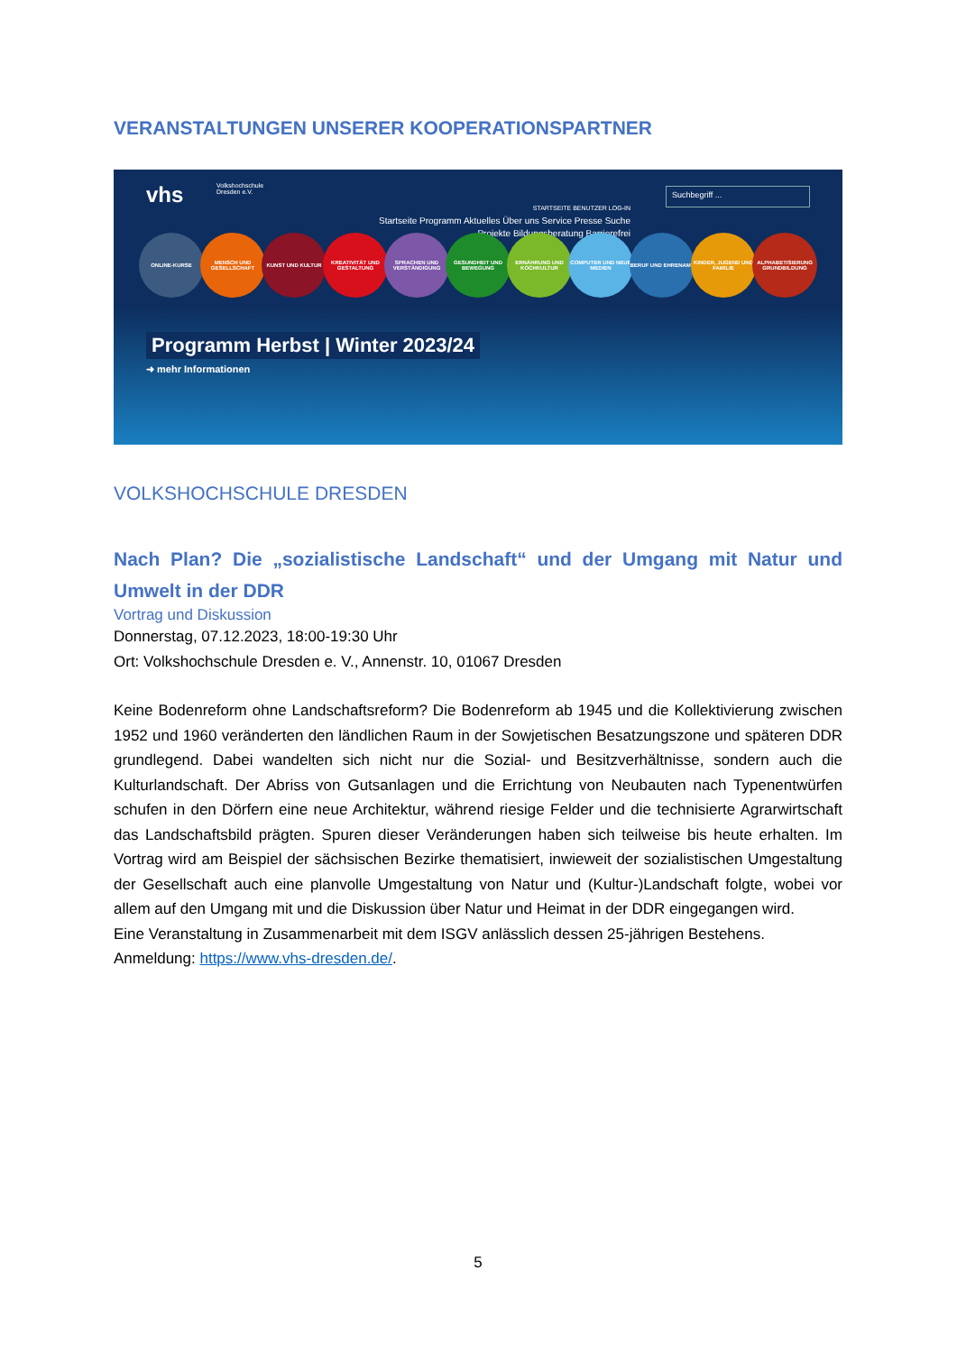VERANSTALTUNGEN UNSERER KOOPERATIONSPARTNER
vhs Volkshochschule
Dresden e.V.
STARTSEITE BENUTZER LOG-IN
Startseite Programm Aktuelles Über uns Service Presse Suche
Projekte Bildungsberatung Barrierefrei
Suchbegriff ...
ONLINE-KURSE MENSCH UND GESELLSCHAFT
KUNST UND KULTUR KREATIVITÄT UND GESTALTUNG
SPRACHEN UND VERSTÄNDIGUNG
GESUNDHEIT UND BEWEGUNG
ERNÄHRUNG UND KOCHKULTUR
COMPUTER UND NEUE MEDIEN
BERUF UND EHRENAMT KINDER, JUGEND UND FAMILIE
ALPHABETISIERUNG GRUNDBILDUNG
Programm Herbst | Winter 2023/24
➜ mehr Informationen
VOLKSHOCHSCHULE DRESDEN
Nach Plan? Die „sozialistische Landschaft“ und der Umgang mit Natur und Umwelt in der DDR
Vortrag und Diskussion
Donnerstag, 07.12.2023, 18:00-19:30 Uhr
Ort: Volkshochschule Dresden e. V., Annenstr. 10, 01067 Dresden
Keine Bodenreform ohne Landschaftsreform? Die Bodenreform ab 1945 und die Kollektivierung zwischen 1952 und 1960 veränderten den ländlichen Raum in der Sowjetischen Besatzungszone und späteren DDR grundlegend. Dabei wandelten sich nicht nur die Sozial- und Besitzverhältnisse, sondern auch die Kulturlandschaft. Der Abriss von Gutsanlagen und die Errichtung von Neubauten nach Typenentwürfen schufen in den Dörfern eine neue Architektur, während riesige Felder und die technisierte Agrarwirtschaft das Landschaftsbild prägten. Spuren dieser Veränderungen haben sich teilweise bis heute erhalten. Im Vortrag wird am Beispiel der sächsischen Bezirke thematisiert, inwieweit der sozialistischen Umgestaltung der Gesellschaft auch eine planvolle Umgestaltung von Natur und (Kultur-)Landschaft folgte, wobei vor allem auf den Umgang mit und die Diskussion über Natur und Heimat in der DDR eingegangen wird.
Eine Veranstaltung in Zusammenarbeit mit dem ISGV anlässlich dessen 25-jährigen Bestehens.
Anmeldung: https://www.vhs-dresden.de/.
5